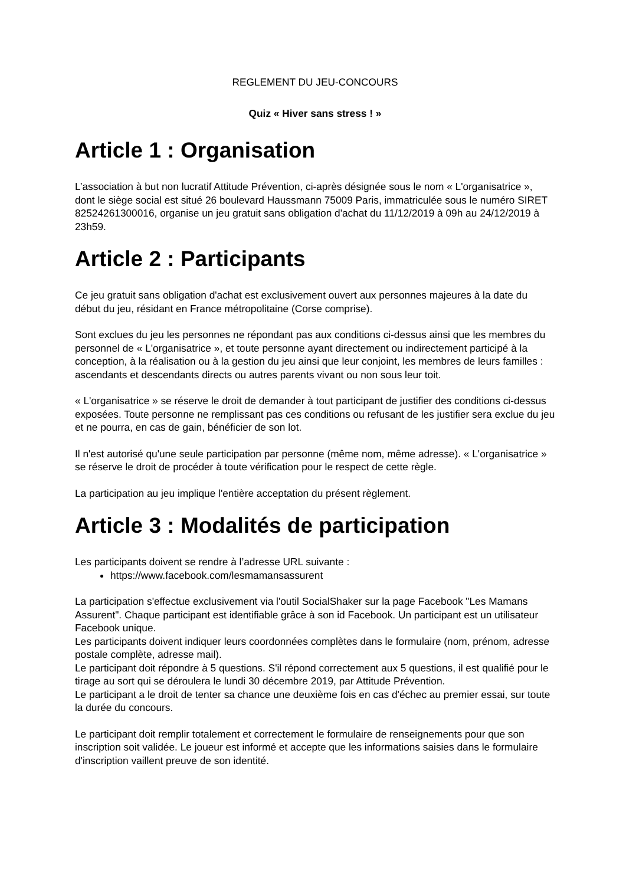REGLEMENT DU JEU-CONCOURS
Quiz « Hiver sans stress ! »
Article 1 : Organisation
L’association à but non lucratif Attitude Prévention, ci-après désignée sous le nom « L'organisatrice », dont le siège social est situé 26 boulevard Haussmann 75009 Paris, immatriculée sous le numéro SIRET 82524261300016, organise un jeu gratuit sans obligation d'achat du 11/12/2019 à 09h au 24/12/2019 à 23h59.
Article 2 : Participants
Ce jeu gratuit sans obligation d'achat est exclusivement ouvert aux personnes majeures à la date du début du jeu, résidant en France métropolitaine (Corse comprise).
Sont exclues du jeu les personnes ne répondant pas aux conditions ci-dessus ainsi que les membres du personnel de « L'organisatrice », et toute personne ayant directement ou indirectement participé à la conception, à la réalisation ou à la gestion du jeu ainsi que leur conjoint, les membres de leurs familles : ascendants et descendants directs ou autres parents vivant ou non sous leur toit.
« L'organisatrice » se réserve le droit de demander à tout participant de justifier des conditions ci-dessus exposées. Toute personne ne remplissant pas ces conditions ou refusant de les justifier sera exclue du jeu et ne pourra, en cas de gain, bénéficier de son lot.
Il n'est autorisé qu'une seule participation par personne (même nom, même adresse). « L'organisatrice » se réserve le droit de procéder à toute vérification pour le respect de cette règle.
La participation au jeu implique l'entière acceptation du présent règlement.
Article 3 : Modalités de participation
Les participants doivent se rendre à l’adresse URL suivante :
https://www.facebook.com/lesmamansassurent
La participation s'effectue exclusivement via l'outil SocialShaker sur la page Facebook "Les Mamans Assurent". Chaque participant est identifiable grâce à son id Facebook. Un participant est un utilisateur Facebook unique.
Les participants doivent indiquer leurs coordonnées complètes dans le formulaire (nom, prénom, adresse postale complète, adresse mail).
Le participant doit répondre à 5 questions. S'il répond correctement aux 5 questions, il est qualifié pour le tirage au sort qui se déroulera le lundi 30 décembre 2019, par Attitude Prévention.
Le participant a le droit de tenter sa chance une deuxième fois en cas d'échec au premier essai, sur toute la durée du concours.
Le participant doit remplir totalement et correctement le formulaire de renseignements pour que son inscription soit validée. Le joueur est informé et accepte que les informations saisies dans le formulaire d'inscription vaillent preuve de son identité.